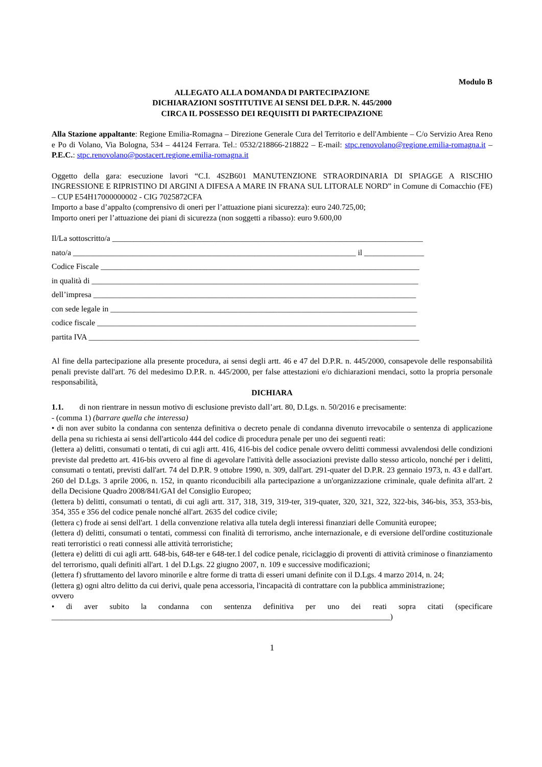Modulo B
ALLEGATO ALLA DOMANDA DI PARTECIPAZIONE
DICHIARAZIONI SOSTITUTIVE AI SENSI DEL D.P.R. N. 445/2000
CIRCA IL POSSESSO DEI REQUISITI DI PARTECIPAZIONE
Alla Stazione appaltante: Regione Emilia-Romagna – Direzione Generale Cura del Territorio e dell'Ambiente – C/o Servizio Area Reno e Po di Volano, Via Bologna, 534 – 44124 Ferrara. Tel.: 0532/218866-218822 – E-mail: stpc.renovolano@regione.emilia-romagna.it – P.E.C.: stpc.renovolano@postacert.regione.emilia-romagna.it
Oggetto della gara: esecuzione lavori “C.I. 4S2B601 MANUTENZIONE STRAORDINARIA DI SPIAGGE A RISCHIO INGRESSIONE E RIPRISTINO DI ARGINI A DIFESA A MARE IN FRANA SUL LITORALE NORD” in Comune di Comacchio (FE) – CUP E54H17000000002 - CIG 7025872CFA
Importo a base d’appalto (comprensivo di oneri per l’attuazione piani sicurezza): euro 240.725,00;
Importo oneri per l’attuazione dei piani di sicurezza (non soggetti a ribasso): euro 9.600,00
Il/La sottoscritto/a ______________________________________________________________________________
nato/a _______________________________________________________________________ il _______________
Codice Fiscale ________________________________________________________________________________
in qualità di __________________________________________________________________________________
dell’impresa _________________________________________________________________________________
con sede legale in _____________________________________________________________________________
codice fiscale ________________________________________________________________________________
partita IVA ___________________________________________________________________________________
Al fine della partecipazione alla presente procedura, ai sensi degli artt. 46 e 47 del D.P.R. n. 445/2000, consapevole delle responsabilità penali previste dall'art. 76 del medesimo D.P.R. n. 445/2000, per false attestazioni e/o dichiarazioni mendaci, sotto la propria personale responsabilità,
DICHIARA
1.1. di non rientrare in nessun motivo di esclusione previsto dall’art. 80, D.Lgs. n. 50/2016 e precisamente:
- (comma 1) (barrare quella che interessa)
• di non aver subito la condanna con sentenza definitiva o decreto penale di condanna divenuto irrevocabile o sentenza di applicazione della pena su richiesta ai sensi dell'articolo 444 del codice di procedura penale per uno dei seguenti reati:
(lettera a) delitti, consumati o tentati, di cui agli artt. 416, 416-bis del codice penale ovvero delitti commessi avvalendosi delle condizioni previste dal predetto art. 416-bis ovvero al fine di agevolare l'attività delle associazioni previste dallo stesso articolo, nonché per i delitti, consumati o tentati, previsti dall'art. 74 del D.P.R. 9 ottobre 1990, n. 309, dall'art. 291-quater del D.P.R. 23 gennaio 1973, n. 43 e dall'art. 260 del D.Lgs. 3 aprile 2006, n. 152, in quanto riconducibili alla partecipazione a un'organizzazione criminale, quale definita all'art. 2 della Decisione Quadro 2008/841/GAI del Consiglio Europeo;
(lettera b) delitti, consumati o tentati, di cui agli artt. 317, 318, 319, 319-ter, 319-quater, 320, 321, 322, 322-bis, 346-bis, 353, 353-bis, 354, 355 e 356 del codice penale nonché all'art. 2635 del codice civile;
(lettera c) frode ai sensi dell'art. 1 della convenzione relativa alla tutela degli interessi finanziari delle Comunità europee;
(lettera d) delitti, consumati o tentati, commessi con finalità di terrorismo, anche internazionale, e di eversione dell'ordine costituzionale reati terroristici o reati connessi alle attività terroristiche;
(lettera e) delitti di cui agli artt. 648-bis, 648-ter e 648-ter.1 del codice penale, riciclaggio di proventi di attività criminose o finanziamento del terrorismo, quali definiti all'art. 1 del D.Lgs. 22 giugno 2007, n. 109 e successive modificazioni;
(lettera f) sfruttamento del lavoro minorile e altre forme di tratta di esseri umani definite con il D.Lgs. 4 marzo 2014, n. 24;
(lettera g) ogni altro delitto da cui derivi, quale pena accessoria, l'incapacità di contrattare con la pubblica amministrazione;
ovvero
• di aver subito la condanna con sentenza definitiva per uno dei reati sopra citati (specificare _____________________________________________________________________________________)
1